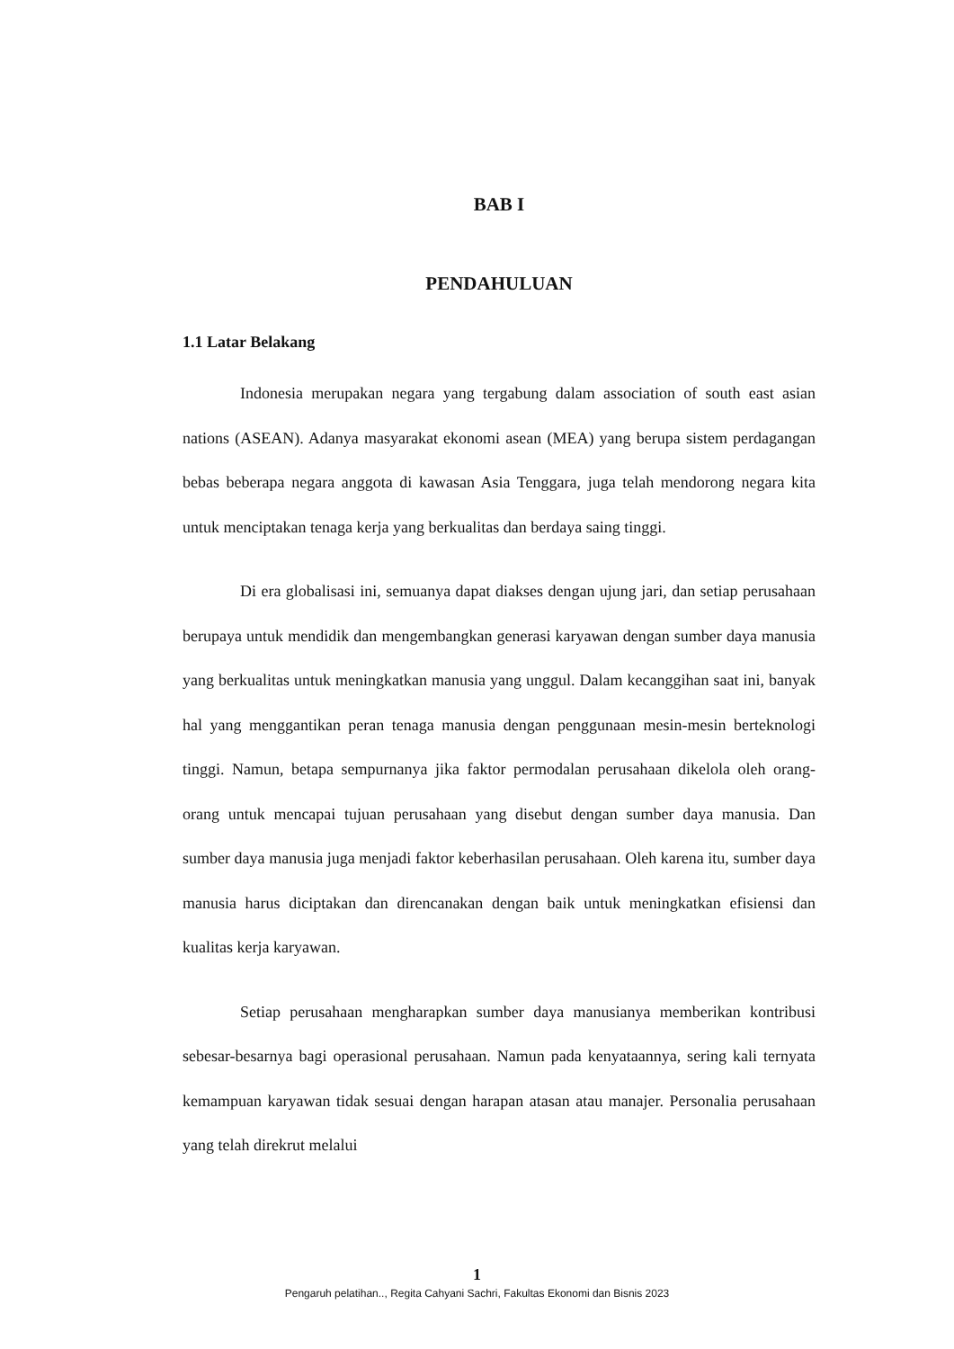BAB I
PENDAHULUAN
1.1 Latar Belakang
Indonesia merupakan negara yang tergabung dalam association of south east asian nations (ASEAN). Adanya masyarakat ekonomi asean (MEA) yang berupa sistem perdagangan bebas beberapa negara anggota di kawasan Asia Tenggara, juga telah mendorong negara kita untuk menciptakan tenaga kerja yang berkualitas dan berdaya saing tinggi.
Di era globalisasi ini, semuanya dapat diakses dengan ujung jari, dan setiap perusahaan berupaya untuk mendidik dan mengembangkan generasi karyawan dengan sumber daya manusia yang berkualitas untuk meningkatkan manusia yang unggul. Dalam kecanggihan saat ini, banyak hal yang menggantikan peran tenaga manusia dengan penggunaan mesin-mesin berteknologi tinggi. Namun, betapa sempurnanya jika faktor permodalan perusahaan dikelola oleh orang-orang untuk mencapai tujuan perusahaan yang disebut dengan sumber daya manusia. Dan sumber daya manusia juga menjadi faktor keberhasilan perusahaan. Oleh karena itu, sumber daya manusia harus diciptakan dan direncanakan dengan baik untuk meningkatkan efisiensi dan kualitas kerja karyawan.
Setiap perusahaan mengharapkan sumber daya manusianya memberikan kontribusi sebesar-besarnya bagi operasional perusahaan. Namun pada kenyataannya, sering kali ternyata kemampuan karyawan tidak sesuai dengan harapan atasan atau manajer. Personalia perusahaan yang telah direkrut melalui
1
Pengaruh pelatihan.., Regita Cahyani Sachri, Fakultas Ekonomi dan Bisnis 2023